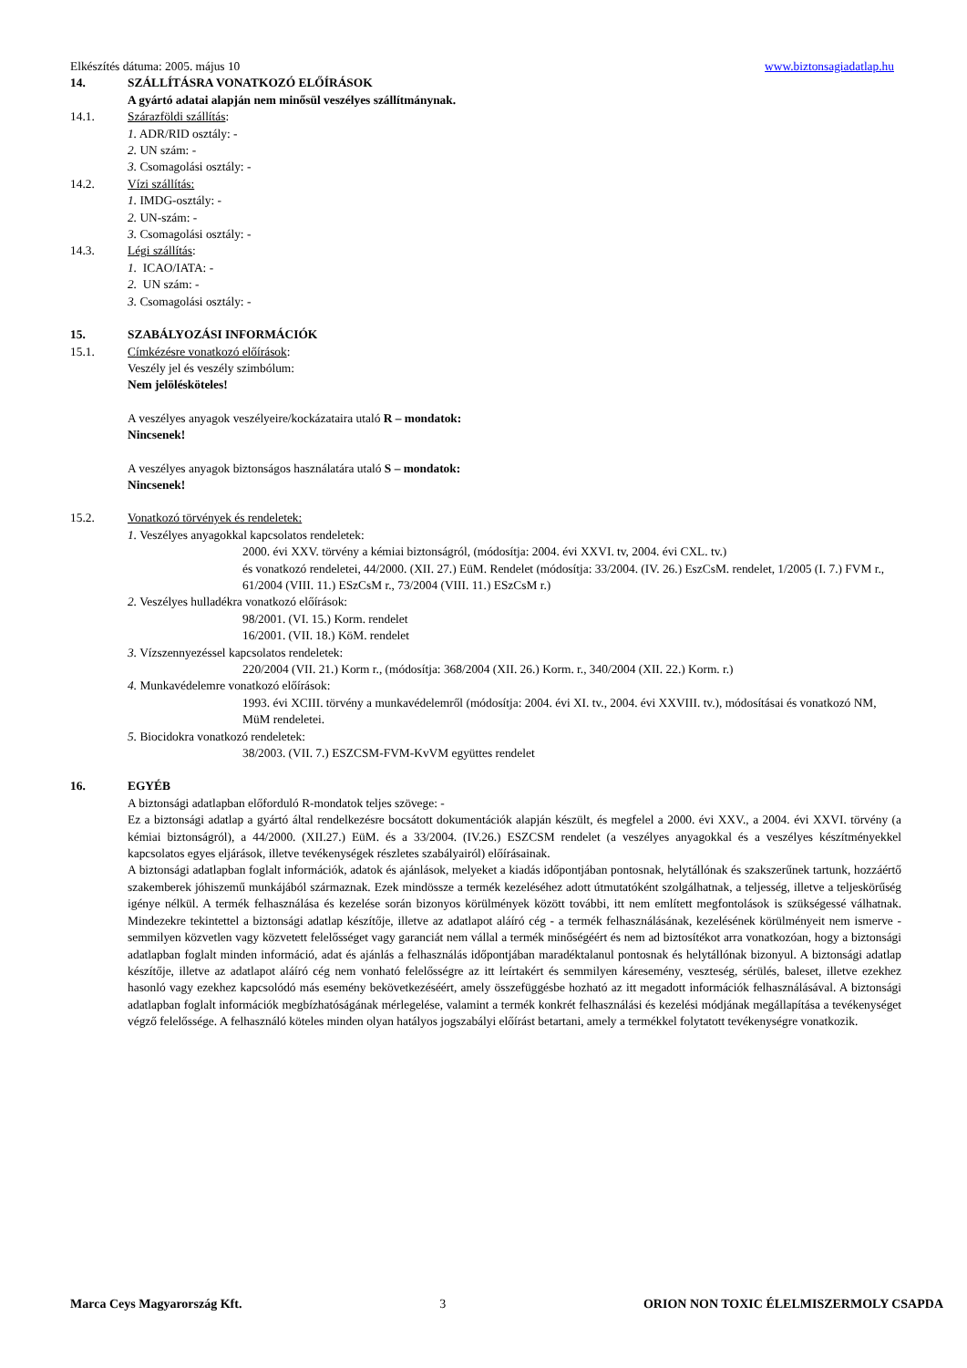Elkészítés dátuma: 2005. május 10 www.biztonsagiadatlap.hu
14. SZÁLLÍTÁSRA VONATKOZÓ ELŐÍRÁSOK
A gyártó adatai alapján nem minősül veszélyes szállítmánynak.
14.1. Szárazföldi szállítás:
1. ADR/RID osztály: -
2. UN szám: -
3. Csomagolási osztály: -
14.2. Vízi szállítás:
1. IMDG-osztály: -
2. UN-szám: -
3. Csomagolási osztály: -
14.3. Légi szállítás:
1. ICAO/IATA: -
2. UN szám: -
3. Csomagolási osztály: -
15. SZABÁLYOZÁSI INFORMÁCIÓK
15.1. Címkézésre vonatkozó előírások:
Veszély jel és veszély szimbólum:
Nem jelölésköteles!
A veszélyes anyagok veszélyeire/kockázataira utaló R – mondatok:
Nincsenek!
A veszélyes anyagok biztonságos használatára utaló S – mondatok:
Nincsenek!
15.2. Vonatkozó törvények és rendeletek:
1. Veszélyes anyagokkal kapcsolatos rendeletek:
2000. évi XXV. törvény a kémiai biztonságról, (módosítja: 2004. évi XXVI. tv, 2004. évi CXL. tv.)
és vonatkozó rendeletei, 44/2000. (XII. 27.) EüM. Rendelet (módosítja: 33/2004. (IV. 26.) EszCsM. rendelet, 1/2005 (I. 7.) FVM r., 61/2004 (VIII. 11.) ESzCsM r., 73/2004 (VIII. 11.) ESzCsM r.)
2. Veszélyes hulladékra vonatkozó előírások:
98/2001. (VI. 15.) Korm. rendelet
16/2001. (VII. 18.) KöM. rendelet
3. Vízszennyezéssel kapcsolatos rendeletek:
220/2004 (VII. 21.) Korm r., (módosítja: 368/2004 (XII. 26.) Korm. r., 340/2004 (XII. 22.) Korm. r.)
4. Munkavédelemre vonatkozó előírások:
1993. évi XCIII. törvény a munkavédelemről (módosítja: 2004. évi XI. tv., 2004. évi XXVIII. tv.), módosításai és vonatkozó NM, MüM rendeletei.
5. Biocidokra vonatkozó rendeletek:
38/2003. (VII. 7.) ESZCSM-FVM-KvVM együttes rendelet
16. EGYÉB
A biztonsági adatlapban előforduló R-mondatok teljes szövege: -
Ez a biztonsági adatlap a gyártó által rendelkezésre bocsátott dokumentációk alapján készült, és megfelel a 2000. évi XXV., a 2004. évi XXVI. törvény (a kémiai biztonságról), a 44/2000. (XII.27.) EüM. és a 33/2004. (IV.26.) ESZCSM rendelet (a veszélyes anyagokkal és a veszélyes készítményekkel kapcsolatos egyes eljárások, illetve tevékenységek részletes szabályairól) előírásainak.
A biztonsági adatlapban foglalt információk, adatok és ajánlások, melyeket a kiadás időpontjában pontosnak, helytállónak és szakszerűnek tartunk, hozzáértő szakemberek jóhiszemű munkájából származnak. Ezek mindössze a termék kezeléséhez adott útmutatóként szolgálhatnak, a teljesség, illetve a teljeskörűség igénye nélkül. A termék felhasználása és kezelése során bizonyos körülmények között további, itt nem említett megfontolások is szükségessé válhatnak. Mindezekre tekintettel a biztonsági adatlap készítője, illetve az adatlapot aláíró cég - a termék felhasználásának, kezelésének körülményeit nem ismerve - semmilyen közvetlen vagy közvetett felelősséget vagy garanciát nem vállal a termék minőségéért és nem ad biztosítékot arra vonatkozóan, hogy a biztonsági adatlapban foglalt minden információ, adat és ajánlás a felhasználás időpontjában maradéktalanul pontosnak és helytállónak bizonyul. A biztonsági adatlap készítője, illetve az adatlapot aláíró cég nem vonható felelősségre az itt leírtakért és semmilyen káresemény, veszteség, sérülés, baleset, illetve ezekhez hasonló vagy ezekhez kapcsolódó más esemény bekövetkezéséért, amely összefüggésbe hozható az itt megadott információk felhasználásával. A biztonsági adatlapban foglalt információk megbízhatóságának mérlegelése, valamint a termék konkrét felhasználási és kezelési módjának megállapítása a tevékenységet végző felelőssége. A felhasználó köteles minden olyan hatályos jogszabályi előírást betartani, amely a termékkel folytatott tevékenységre vonatkozik.
Marca Ceys Magyarország Kft. 3 ORION NON TOXIC ÉLELMISZERMOLY CSAPDA